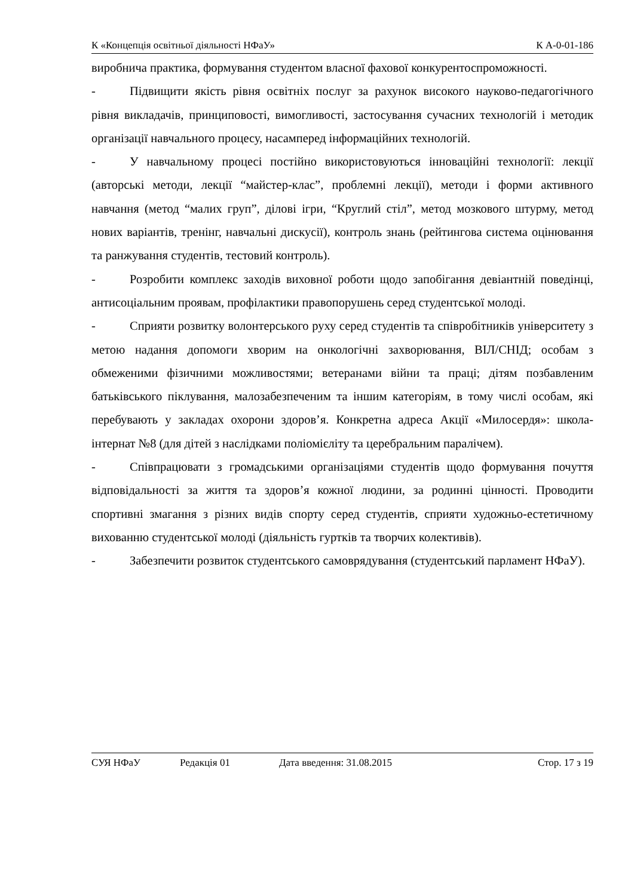К «Концепція освітньої діяльності НФаУ» К А-0-01-186
виробнича практика, формування студентом власної фахової конкурентоспроможності.
- Підвищити якість рівня освітніх послуг за рахунок високого науково-педагогічного рівня викладачів, принциповості, вимогливості, застосування сучасних технологій і методик організації навчального процесу, насамперед інформаційних технологій.
- У навчальному процесі постійно використовуються інноваційні технології: лекції (авторські методи, лекції “майстер-клас”, проблемні лекції), методи і форми активного навчання (метод “малих груп”, ділові ігри, “Круглий стіл”, метод мозкового штурму, метод нових варіантів, тренінг, навчальні дискусії), контроль знань (рейтингова система оцінювання та ранжування студентів, тестовий контроль).
- Розробити комплекс заходів виховної роботи щодо запобігання девіантній поведінці, антисоціальним проявам, профілактики правопорушень серед студентської молоді.
- Сприяти розвитку волонтерського руху серед студентів та співробітників університету з метою надання допомоги хворим на онкологічні захворювання, ВІЛ/СНІД; особам з обмеженими фізичними можливостями; ветеранами війни та праці; дітям позбавленим батьківського піклування, малозабезпеченим та іншим категоріям, в тому числі особам, які перебувають у закладах охорони здоров’я. Конкретна адреса Акції «Милосердя»: школа-інтернат №8 (для дітей з наслідками поліомієліту та церебральним паралічем).
- Співпрацювати з громадськими організаціями студентів щодо формування почуття відповідальності за життя та здоров’я кожної людини, за родинні цінності. Проводити спортивні змагання з різних видів спорту серед студентів, сприяти художньо-естетичному вихованню студентської молоді (діяльність гуртків та творчих колективів).
- Забезпечити розвиток студентського самоврядування (студентський парламент НФаУ).
СУЯ НФаУ Редакція 01 Дата введення: 31.08.2015 Стор. 17 з 19